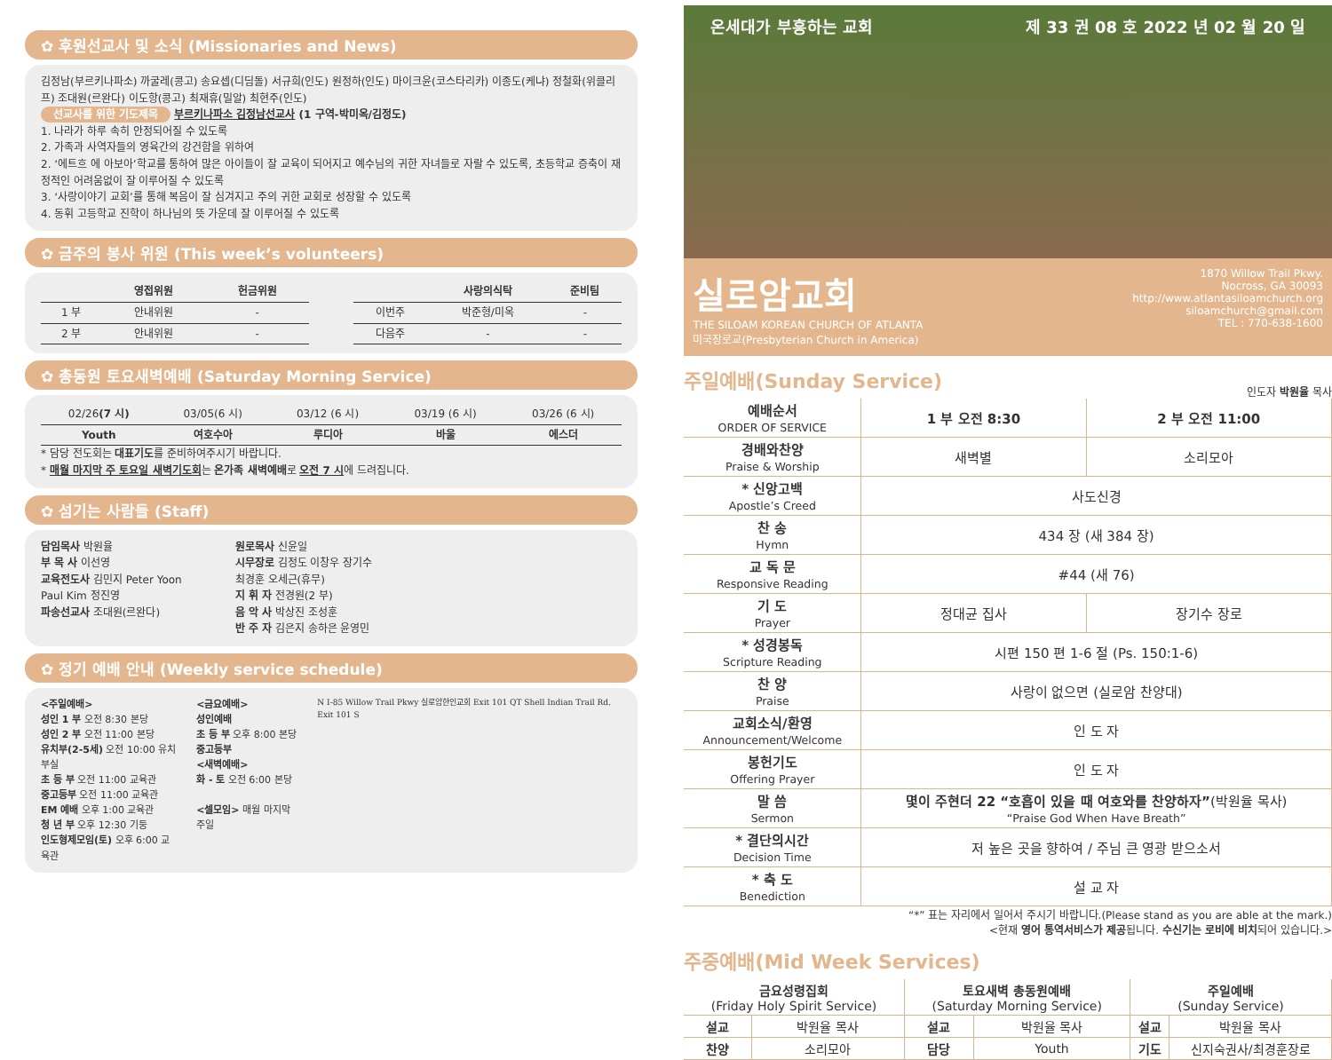✿ 후원선교사 및 소식 (Missionaries and News)
김정남(부르키나파소) 까굴레(콩고) 송요셉(디딤돌) 서규희(인도) 원정하(인도) 마이크윤(코스타리카) 이종도(케냐) 정철화(위클리프) 조대원(르완다) 이도항(콩고) 최재휴(밀알) 최현주(인도)
선교사를 위한 기도제목 부르키나파소 김정남선교사 (1 구역-박미옥/김정도)
1. 나라가 하루 속히 안정되어질 수 있도록
2. 가족과 사역자들의 영육간의 강건함을 위하여
2. ‘에트흐 에 아보아’학교를 통하여 많은 아이들이 잘 교육이 되어지고 예수님의 귀한 자녀들로 자랄 수 있도록, 초등학교 증축이 재정적인 어려움없이 잘 이루어질 수 있도록
3. ‘사랑이야기 교회’를 통해 복음이 잘 심겨지고 주의 귀한 교회로 성장할 수 있도록
4. 동휘 고등학교 진학이 하나님의 뜻 가운데 잘 이루어질 수 있도록
✿ 금주의 봉사 위원 (This week’s volunteers)
| | 영접위원 | 헌금위원 |
| --- | --- | --- |
| 1 부 | 안내위원 | - |
| 2 부 | 안내위원 | - |
| | 사랑의식탁 | 준비팀 |
| --- | --- | --- |
| 이번주 | 박준형/미옥 | - |
| 다음주 | - | - |
✿ 총동원 토요새벽예배 (Saturday Morning Service)
| 02/26 (7 시) | 03/05(6 시) | 03/12 (6 시) | 03/19 (6 시) | 03/26 (6 시) |
| Youth | 여호수아 | 루디아 | 바울 | 에스더 |
* 담당 전도회는 대표기도를 준비하여주시기 바랍니다.
* 매월 마지막 주 토요일 새벽기도회는 온가족 새벽예배로 오전 7 시에 드려집니다.
✿ 섬기는 사람들 (Staff)
담임목사 박원율
부 목 사 이선영
교육전도사 김민지 Peter Yoon
Paul Kim 정진영
파송선교사 조대원(르완다)
원로목사 신윤일
시무장로 김정도 이창우 장기수
최경훈 오세근(휴무)
지 휘 자 전경원(2 부)
음 악 사 박상진 조성훈
반 주 자 김은지 송하은 윤영민
✿ 정기 예배 안내 (Weekly service schedule)
<주일예배>
성인 1 부 오전 8:30 본당
성인 2 부 오전 11:00 본당
유치부(2-5세) 오전 10:00 유치부실
초 등 부 오전 11:00 교육관
중고등부 오전 11:00 교육관
EM 예배 오후 1:00 교육관
청 년 부 오후 12:30 기둥
인도형제모임(토) 오후 6:00 교육관
<금요예배>
성인예배
초 등 부 오후 8:00 본당
중고등부
<새벽예배>
화 - 토 오전 6:00 본당
<셀모임> 매월 마지막 주일
N I-85 Willow Trail Pkwy 실로암한인교회 Exit 101 QT Shell Indian Trail Rd. Exit 101 S
온세대가 부흥하는 교회 제 33 권 08 호 2022 년 02 월 20 일
실로암교회
THE SILOAM KOREAN CHURCH OF ATLANTA
미국장로교(Presbyterian Church in America)
1870 Willow Trail Pkwy.
Nocross, GA 30093
http://www.atlantasiloamchurch.org
siloamchurch@gmail.com
TEL : 770-638-1600
주일예배(Sunday Service)
인도자 박원율 목사
| 예배순서 ORDER OF SERVICE | 1 부 오전 8:30 | 2 부 오전 11:00 |
| 경배와찬양 Praise & Worship | 새벽별 | 소리모아 |
| * 신앙고백 Apostle’s Creed | 사도신경 | |
| 찬 송 Hymn | 434 장 (새 384 장) | |
| 교 독 문 Responsive Reading | #44 (새 76) | |
| 기 도 Prayer | 정대균 집사 | 장기수 장로 |
| * 성경봉독 Scripture Reading | 시편 150 편 1-6 절 (Ps. 150:1-6) | |
| 찬 양 Praise | 사랑이 없으면 (실로암 찬양대) | |
| 교회소식/환영 Announcement/Welcome | 인 도 자 | |
| 봉헌기도 Offering Prayer | 인 도 자 | |
| 말 씀 Sermon | 몇이 주현더 22 “호흡이 있을 때 여호와를 찬양하자” (박원율 목사) “Praise God When Have Breath” | |
| * 결단의시간 Decision Time | 저 높은 곳을 향하여 / 주님 큰 영광 받으소서 | |
| * 축 도 Benediction | 설 교 자 | |
“*” 표는 자리에서 일어서 주시기 바랍니다.(Please stand as you are able at the mark.)
<현재 영어 통역서비스가 제공됩니다. 수신기는 로비에 비치되어 있습니다.>
주중예배(Mid Week Services)
| 금요성령집회 (Friday Holy Spirit Service) | | 토요새벽 총동원예배 (Saturday Morning Service) | | 주일예배 (Sunday Service) | |
| 설교 | 박원율 목사 | 설교 | 박원율 목사 | 설교 | 박원율 목사 |
| 찬양 | 소리모아 | 담당 | Youth | 기도 | 신지숙권사/최경훈장로 |